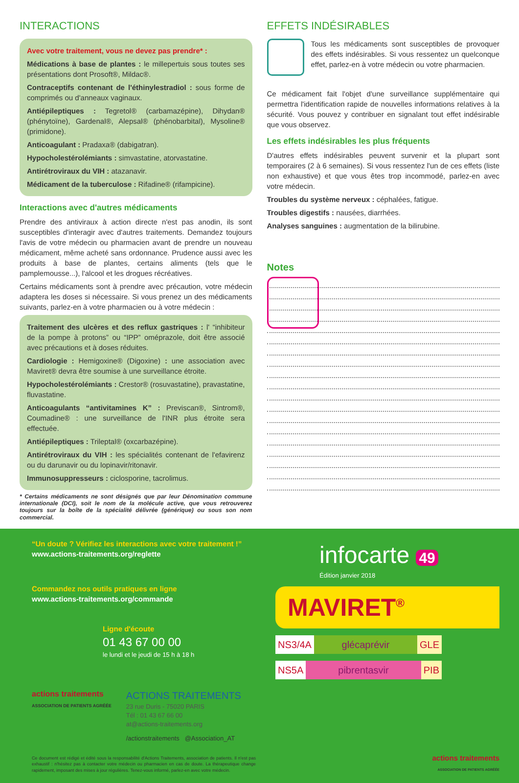INTERACTIONS
Avec votre traitement, vous ne devez pas prendre* :
Médications à base de plantes : le millepertuis sous toutes ses présentations dont Prosoft®, Mildac®.
Contraceptifs contenant de l'éthinylestradiol : sous forme de comprimés ou d'anneaux vaginaux.
Antiépileptiques : Tegretol® (carbamazépine), Dihydan® (phénytoïne), Gardenal®, Alepsal® (phénobarbital), Mysoline® (primidone).
Anticoagulant : Pradaxa® (dabigatran).
Hypocholestérolémiants : simvastatine, atorvastatine.
Antirétroviraux du VIH : atazanavir.
Médicament de la tuberculose : Rifadine® (rifampicine).
Interactions avec d'autres médicaments
Prendre des antiviraux à action directe n'est pas anodin, ils sont susceptibles d'interagir avec d'autres traitements. Demandez toujours l'avis de votre médecin ou pharmacien avant de prendre un nouveau médicament, même acheté sans ordonnance. Prudence aussi avec les produits à base de plantes, certains aliments (tels que le pamplemousse...), l'alcool et les drogues récréatives.
Certains médicaments sont à prendre avec précaution, votre médecin adaptera les doses si nécessaire. Si vous prenez un des médicaments suivants, parlez-en à votre pharmacien ou à votre médecin :
Traitement des ulcères et des reflux gastriques : l' “inhibiteur de la pompe à protons” ou “IPP” oméprazole, doit être associé avec précautions et à doses réduites.
Cardiologie : Hemigoxine® (Digoxine) : une association avec Maviret® devra être soumise à une surveillance étroite.
Hypocholestérolémiants : Crestor® (rosuvastatine), pravastatine, fluvastatine.
Anticoagulants “antivitamines K” : Previscan®, Sintrom®, Coumadine® : une surveillance de l'INR plus étroite sera effectuée.
Antiépileptiques : Trileptal® (oxcarbazépine).
Antirétroviraux du VIH : les spécialités contenant de l'efavirenz ou du darunavir ou du lopinavir/ritonavir.
Immunosuppresseurs : ciclosporine, tacrolimus.
* Certains médicaments ne sont désignés que par leur Dénomination commune internationale (DCI), soit le nom de la molécule active, que vous retrouverez toujours sur la boîte de la spécialité délivrée (générique) ou sous son nom commercial.
EFFETS INDÉSIRABLES
Tous les médicaments sont susceptibles de provoquer des effets indésirables. Si vous ressentez un quelconque effet, parlez-en à votre médecin ou votre pharmacien.
Ce médicament fait l'objet d'une surveillance supplémentaire qui permettra l'identification rapide de nouvelles informations relatives à la sécurité. Vous pouvez y contribuer en signalant tout effet indésirable que vous observez.
Les effets indésirables les plus fréquents
D'autres effets indésirables peuvent survenir et la plupart sont temporaires (2 à 6 semaines). Si vous ressentez l'un de ces effets (liste non exhaustive) et que vous êtes trop incommodé, parlez-en avec votre médecin.
Troubles du système nerveux : céphalées, fatigue.
Troubles digestifs : nausées, diarrhées.
Analyses sanguines : augmentation de la bilirubine.
Notes
“Un doute ? Vérifiez les interactions avec votre traitement !”
www.actions-traitements.org/reglette
Commandez nos outils pratiques en ligne
www.actions-traitements.org/commande
Ligne d'écoute
01 43 67 00 00
le lundi et le jeudi de 15 h à 18 h
actions traitements
ASSOCIATION DE PATIENTS AGRÉÉE
ACTIONS TRAITEMENTS
23 rue Duris - 75020 PARIS
Tél : 01 43 67 66 00
at@actions-traitements.org
/actionstraitements @Association_AT
Ce document est rédigé et édité sous la responsabilité d'Actions Traitements, association de patients. Il n'est pas exhaustif : n'hésitez pas à contacter votre médecin ou pharmacien en cas de doute. La thérapeutique change rapidement, imposant des mises à jour régulières. Tenez-vous informé, parlez-en avec votre médecin.
infocarte 49
Édition janvier 2018
MAVIRET<sup>®</sup>
NS3/4A glécaprévir GLE
NS5A pibrentasvir PIB
actions traitements
ASSOCIATION DE PATIENTS AGRÉÉE